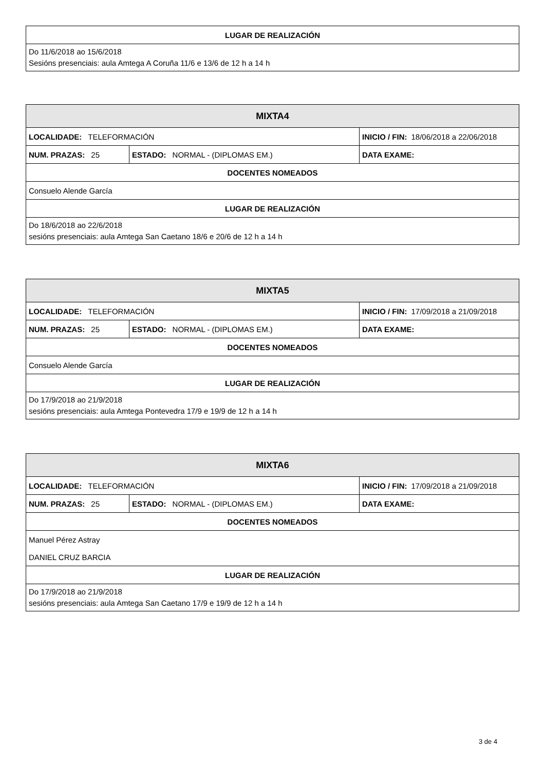| LUGAR DE REALIZACIÓN |
| --- |
| Do 11/6/2018 ao 15/6/2018 Sesións presenciais: aula Amtega A Coruña 11/6 e 13/6 de 12 h a 14 h |
| MIXTA4 | | | |
| --- | --- | --- | --- |
| LOCALIDADE: TELEFORMACIÓN | | INICIO / FIN: 18/06/2018 a 22/06/2018 | |
| NUM. PRAZAS: 25 | ESTADO: NORMAL - (DIPLOMAS EM.) | | DATA EXAME: |
| DOCENTES NOMEADOS | | | |
| Consuelo Alende García | | | |
| LUGAR DE REALIZACIÓN | | | |
| Do 18/6/2018 ao 22/6/2018 sesións presenciais: aula Amtega San Caetano 18/6 e 20/6 de 12 h a 14 h | | | |
| MIXTA5 | | | |
| --- | --- | --- | --- |
| LOCALIDADE: TELEFORMACIÓN | | INICIO / FIN: 17/09/2018 a 21/09/2018 | |
| NUM. PRAZAS: 25 | ESTADO: NORMAL - (DIPLOMAS EM.) | | DATA EXAME: |
| DOCENTES NOMEADOS | | | |
| Consuelo Alende García | | | |
| LUGAR DE REALIZACIÓN | | | |
| Do 17/9/2018 ao 21/9/2018 sesións presenciais: aula Amtega Pontevedra 17/9 e 19/9 de 12 h a 14 h | | | |
| MIXTA6 | | | |
| --- | --- | --- | --- |
| LOCALIDADE: TELEFORMACIÓN | | INICIO / FIN: 17/09/2018 a 21/09/2018 | |
| NUM. PRAZAS: 25 | ESTADO: NORMAL - (DIPLOMAS EM.) | | DATA EXAME: |
| DOCENTES NOMEADOS | | | |
| Manuel Pérez Astray | | | |
| DANIEL CRUZ BARCIA | | | |
| LUGAR DE REALIZACIÓN | | | |
| Do 17/9/2018 ao 21/9/2018 sesións presenciais: aula Amtega San Caetano 17/9 e 19/9 de 12 h a 14 h | | | |
3 de 4